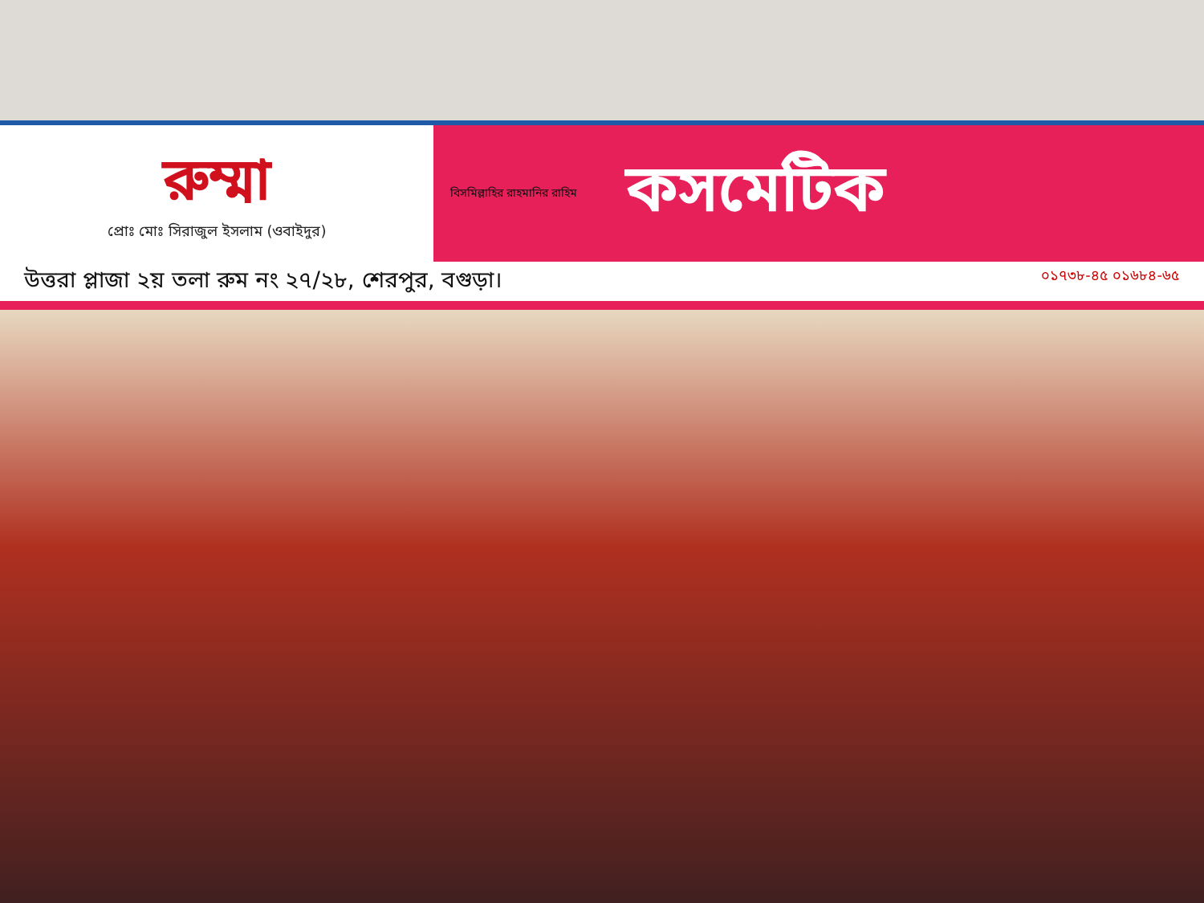রুম্মা
প্রোঃ মোঃ সিরাজুল ইসলাম (ওবাইদুর)
বিসমিল্লাহির রাহমানির রাহিম
কসমেটিক
উত্তরা প্লাজা ২য় তলা রুম নং ২৭/২৮, শেরপুর, বগুড়া। ০১৭৩৮-৪৫ ০১৬৮৪-৬৫